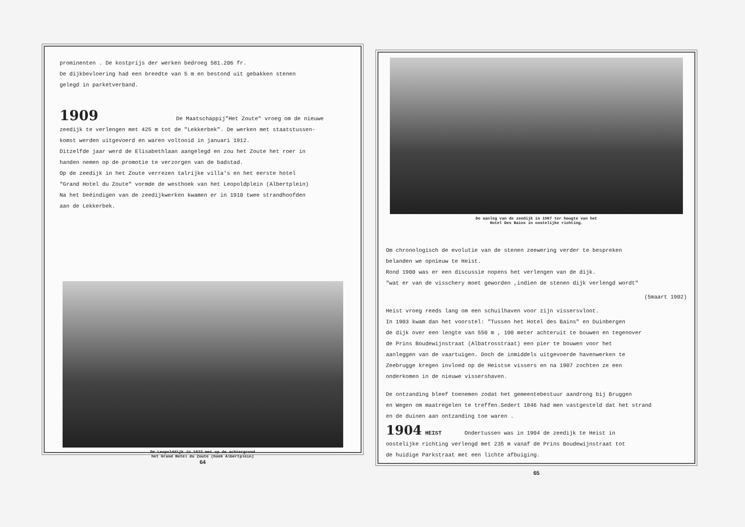prominenten . De kostprijs der werken bedroeg 581.206 fr.
De dijkbevloering had een breedte van 5 m en bestond uit gebakken stenen
gelegd in parketverband.
1909 De Maatschappij"Het Zoute" vroeg om de nieuwe
zeedijk te verlengen met 425 m tot de "Lekkerbek". De werken met staatstussen-
komst werden uitgevoerd en waren voltooid in januari 1912.
Ditzelfde jaar werd de Elisabethlaan aangelegd en zou het Zoute het roer in
handen nemen op de promotie te verzorgen van de badstad.
Op de zeedijk in het Zoute verrezen talrijke villa's en het eerste hotel
"Grand Hotel du Zoute" vormde de westhoek van het Leopoldplein (Albertplein)
Na het beëindigen van de zeedijkwerken kwamen er in 1910 twee strandhoofden
aan de Lekkerbek.
De Leopolddijk in 1922 met op de achtergrond
het Grand Hotel du Zoute (hoek Albertplein)
64
De aanleg van de zeedijk in 1907 ter hoogte van het
Hotel Des Bains in oostelijke richting.
Om chronologisch de evolutie van de stenen zeewering verder te bespreken
belanden we opnieuw te Heist.
Rond 1900 was er een discussie nopens het verlengen van de dijk.
"wat er van de visschery moet geworden ,indien de stenen dijk verlengd wordt"
(5maart 1902)
Heist vroeg reeds lang om een schuilhaven voor zijn vissersvloot.
In 1903 kwam dan het voorstel: "Tussen het Hotel des Bains" en Duinbergen
de dijk over een lengte van 550 m , 100 meter achteruit te bouwen en tegenover
de Prins Boudewijnstraat (Albatrosstraat) een pier te bouwen voor het
aanleggen van de vaartuigen. Doch de inmiddels uitgevoerde havenwerken te
Zeebrugge kregen invloed op de Heistse vissers en na 1907 zochten ze een
onderkomen in de nieuwe vissershaven.
De ontzanding bleef toenemen zodat het gemeentebestuur aandrong bij Bruggen
en Wegen om maatregelen te treffen.Sedert 1846 had men vastgesteld dat het strand
en de duinen aan ontzanding toe waren .
1904 HEIST Ondertussen was in 1904 de zeedijk te Heist in
oostelijke richting verlengd met 235 m vanaf de Prins Boudewijnstraat tot
de huidige Parkstraat met een lichte afbuiging.
65